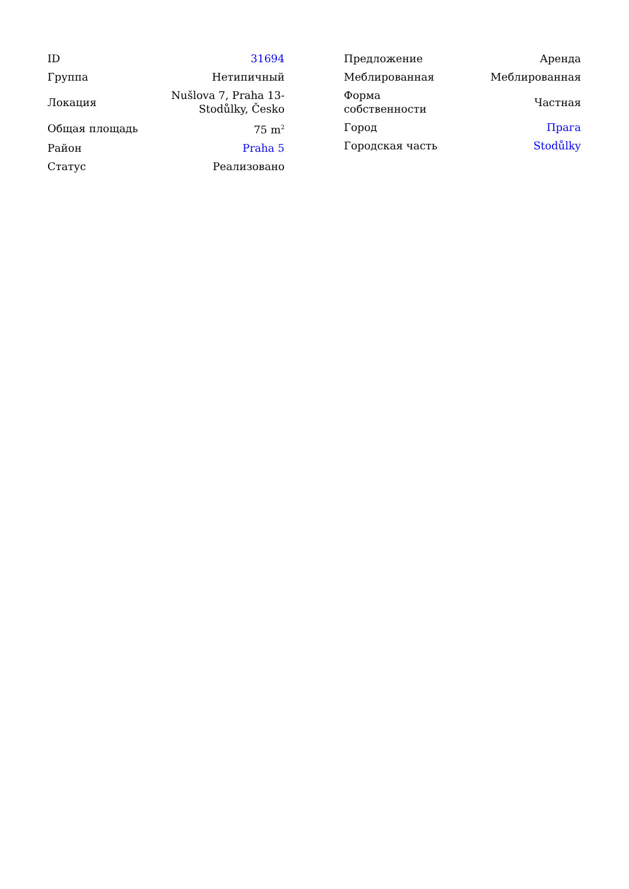| ID | 31694 |
| Группа | Нетипичный |
| Локация | Nušlova 7, Praha 13- Stodůlky, Česko |
| Общая площадь | 75 m<sup>2</sup> |
| Район | Praha 5 |
| Статус | Реализовано |
| Предложение | Аренда |
| Меблированная | Меблированная |
| Форма собственности | Частная |
| Город | Прага |
| Городская часть | Stodůlky |